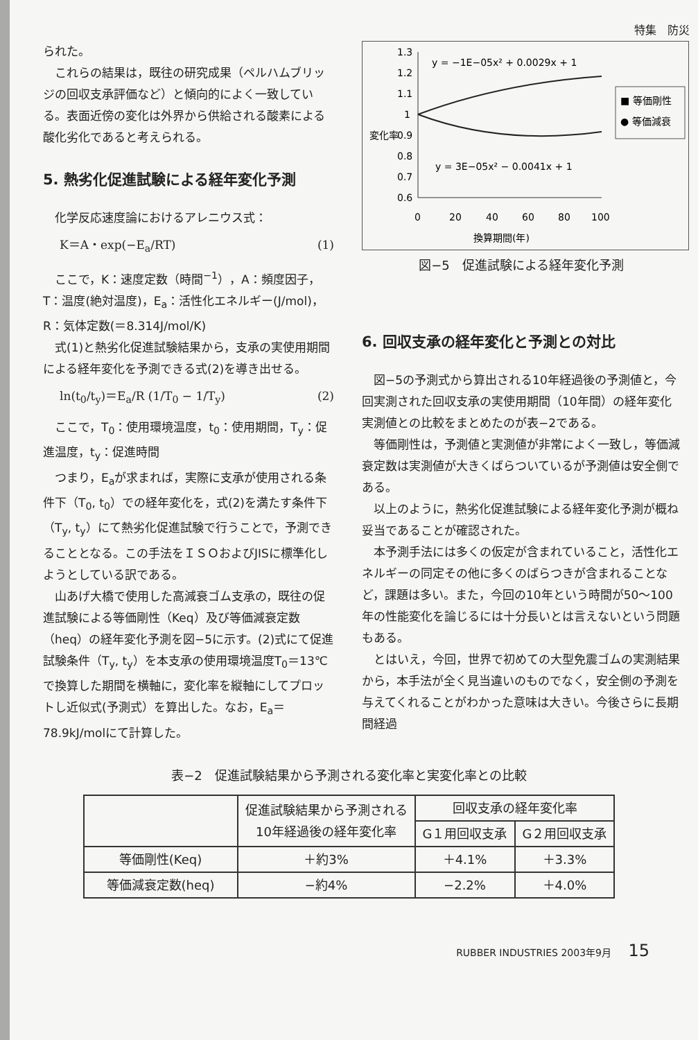特集　防災
られた。
これらの結果は，既往の研究成果（ペルハムブリッジの回収支承評価など）と傾向的によく一致している。表面近傍の変化は外界から供給される酸素による酸化劣化であると考えられる。
5. 熱劣化促進試験による経年変化予測
化学反応速度論におけるアレニウス式：
K＝A・exp(−E<sub>a</sub>/RT) (1)
ここで，K：速度定数（時間<sup>−1</sup>），A：頻度因子，T：温度(絶対温度)，E<sub>a</sub>：活性化エネルギー(J/mol)，R：気体定数(＝8.314J/mol/K)
式(1)と熱劣化促進試験結果から，支承の実使用期間による経年変化を予測できる式(2)を導き出せる。
ln(t<sub>0</sub>/t<sub>y</sub>)＝E<sub>a</sub>/R (1/T<sub>0</sub> − 1/T<sub>y</sub>) (2)
ここで，T<sub>0</sub>：使用環境温度，t<sub>0</sub>：使用期間，T<sub>y</sub>：促進温度，t<sub>y</sub>：促進時間
つまり，E<sub>a</sub>が求まれば，実際に支承が使用される条件下（T<sub>0</sub>, t<sub>0</sub>）での経年変化を，式(2)を満たす条件下（T<sub>y</sub>, t<sub>y</sub>）にて熱劣化促進試験で行うことで，予測できることとなる。この手法をＩＳＯおよびJISに標準化しようとしている訳である。
山あげ大橋で使用した高減衰ゴム支承の，既往の促進試験による等価剛性（Keq）及び等価減衰定数（heq）の経年変化予測を図−5に示す。(2)式にて促進試験条件（T<sub>y</sub>, t<sub>y</sub>）を本支承の使用環境温度T<sub>0</sub>＝13℃で換算した期間を横軸に，変化率を縦軸にしてプロットし近似式(予測式）を算出した。なお，E<sub>a</sub>＝78.9kJ/molにて計算した。
変化率
1.3
1.2
1.1
1
0.9
0.8
0.7
0.6
y = −1E−05x² + 0.0029x + 1
y = 3E−05x² − 0.0041x + 1
0
20
40
60
80
100
換算期間(年)
■ 等価剛性
● 等価減衰
図−5　促進試験による経年変化予測
6. 回収支承の経年変化と予測との対比
図−5の予測式から算出される10年経過後の予測値と，今回実測された回収支承の実使用期間（10年間）の経年変化実測値との比較をまとめたのが表−2である。
等価剛性は，予測値と実測値が非常によく一致し，等価減衰定数は実測値が大きくばらついているが予測値は安全側である。
以上のように，熱劣化促進試験による経年変化予測が概ね妥当であることが確認された。
本予測手法には多くの仮定が含まれていること，活性化エネルギーの同定その他に多くのばらつきが含まれることなど，課題は多い。また，今回の10年という時間が50～100年の性能変化を論じるには十分長いとは言えないという問題もある。
とはいえ，今回，世界で初めての大型免震ゴムの実測結果から，本手法が全く見当違いのものでなく，安全側の予測を与えてくれることがわかった意味は大きい。今後さらに長期間経過
表−2　促進試験結果から予測される変化率と実変化率との比較
| | 促進試験結果から予測される 10年経過後の経年変化率 | 回収支承の経年変化率 | |
| --- | --- | --- | --- |
| | | G１用回収支承 | G２用回収支承 |
| 等価剛性(Keq) | ＋約3% | ＋4.1% | ＋3.3% |
| 等価減衰定数(heq) | −約4% | −2.2% | ＋4.0% |
RUBBER INDUSTRIES 2003年9月 15